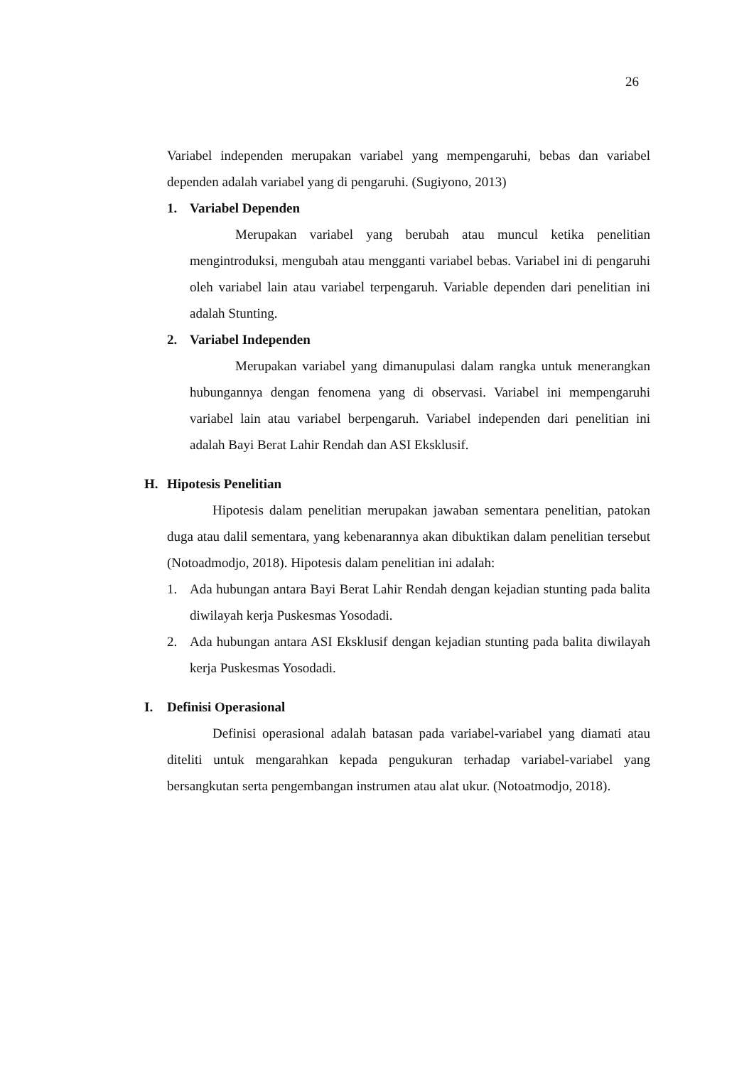26
Variabel independen merupakan variabel yang mempengaruhi, bebas dan variabel dependen adalah variabel yang di pengaruhi. (Sugiyono, 2013)
1. Variabel Dependen
Merupakan variabel yang berubah atau muncul ketika penelitian mengintroduksi, mengubah atau mengganti variabel bebas. Variabel ini di pengaruhi oleh variabel lain atau variabel terpengaruh. Variable dependen dari penelitian ini adalah Stunting.
2. Variabel Independen
Merupakan variabel yang dimanupulasi dalam rangka untuk menerangkan hubungannya dengan fenomena yang di observasi. Variabel ini mempengaruhi variabel lain atau variabel berpengaruh. Variabel independen dari penelitian ini adalah Bayi Berat Lahir Rendah dan ASI Eksklusif.
H. Hipotesis Penelitian
Hipotesis dalam penelitian merupakan jawaban sementara penelitian, patokan duga atau dalil sementara, yang kebenarannya akan dibuktikan dalam penelitian tersebut (Notoadmodjo, 2018). Hipotesis dalam penelitian ini adalah:
1. Ada hubungan antara Bayi Berat Lahir Rendah dengan kejadian stunting pada balita diwilayah kerja Puskesmas Yosodadi.
2. Ada hubungan antara ASI Eksklusif dengan kejadian stunting pada balita diwilayah kerja Puskesmas Yosodadi.
I. Definisi Operasional
Definisi operasional adalah batasan pada variabel-variabel yang diamati atau diteliti untuk mengarahkan kepada pengukuran terhadap variabel-variabel yang bersangkutan serta pengembangan instrumen atau alat ukur. (Notoatmodjo, 2018).